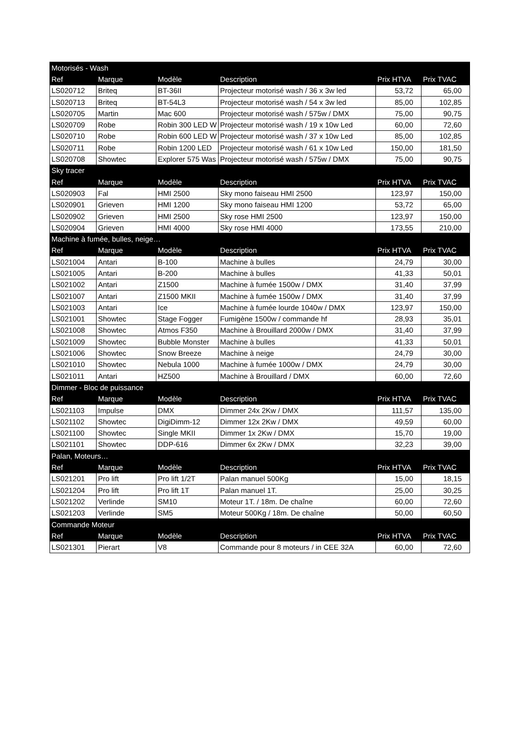| Motorisés - Wash | | | | | |
| Ref | Marque | Modèle | Description | Prix HTVA | Prix TVAC |
| LS020712 | Briteq | BT-36II | Projecteur motorisé wash / 36 x 3w led | 53,72 | 65,00 |
| LS020713 | Briteq | BT-54L3 | Projecteur motorisé wash / 54 x 3w led | 85,00 | 102,85 |
| LS020705 | Martin | Mac 600 | Projecteur motorisé wash / 575w / DMX | 75,00 | 90,75 |
| LS020709 | Robe | Robin 300 LED W | Projecteur motorisé wash / 19 x 10w Led | 60,00 | 72,60 |
| LS020710 | Robe | Robin 600 LED W | Projecteur motorisé wash / 37 x 10w Led | 85,00 | 102,85 |
| LS020711 | Robe | Robin 1200 LED | Projecteur motorisé wash / 61 x 10w Led | 150,00 | 181,50 |
| LS020708 | Showtec | Explorer 575 Was | Projecteur motorisé wash / 575w / DMX | 75,00 | 90,75 |
| Sky tracer | | | | | |
| Ref | Marque | Modèle | Description | Prix HTVA | Prix TVAC |
| LS020903 | Fal | HMI 2500 | Sky mono faiseau HMI 2500 | 123,97 | 150,00 |
| LS020901 | Grieven | HMI 1200 | Sky mono faiseau HMI 1200 | 53,72 | 65,00 |
| LS020902 | Grieven | HMI 2500 | Sky rose HMI 2500 | 123,97 | 150,00 |
| LS020904 | Grieven | HMI 4000 | Sky rose HMI 4000 | 173,55 | 210,00 |
| Machine à fumée, bulles, neige… | | | | | |
| Ref | Marque | Modèle | Description | Prix HTVA | Prix TVAC |
| LS021004 | Antari | B-100 | Machine à bulles | 24,79 | 30,00 |
| LS021005 | Antari | B-200 | Machine à bulles | 41,33 | 50,01 |
| LS021002 | Antari | Z1500 | Machine à fumée 1500w / DMX | 31,40 | 37,99 |
| LS021007 | Antari | Z1500 MKII | Machine à fumée 1500w / DMX | 31,40 | 37,99 |
| LS021003 | Antari | Ice | Machine à fumée lourde 1040w / DMX | 123,97 | 150,00 |
| LS021001 | Showtec | Stage Fogger | Fumigène 1500w / commande hf | 28,93 | 35,01 |
| LS021008 | Showtec | Atmos F350 | Machine à Brouillard 2000w / DMX | 31,40 | 37,99 |
| LS021009 | Showtec | Bubble Monster | Machine à bulles | 41,33 | 50,01 |
| LS021006 | Showtec | Snow Breeze | Machine à neige | 24,79 | 30,00 |
| LS021010 | Showtec | Nebula 1000 | Machine à fumée 1000w / DMX | 24,79 | 30,00 |
| LS021011 | Antari | HZ500 | Machine à Brouillard / DMX | 60,00 | 72,60 |
| Dimmer - Bloc de puissance | | | | | |
| Ref | Marque | Modèle | Description | Prix HTVA | Prix TVAC |
| LS021103 | Impulse | DMX | Dimmer 24x 2Kw / DMX | 111,57 | 135,00 |
| LS021102 | Showtec | DigiDimm-12 | Dimmer 12x 2Kw / DMX | 49,59 | 60,00 |
| LS021100 | Showtec | Single MKII | Dimmer 1x 2Kw / DMX | 15,70 | 19,00 |
| LS021101 | Showtec | DDP-616 | Dimmer 6x 2Kw / DMX | 32,23 | 39,00 |
| Palan, Moteurs… | | | | | |
| Ref | Marque | Modèle | Description | Prix HTVA | Prix TVAC |
| LS021201 | Pro lift | Pro lift 1/2T | Palan manuel 500Kg | 15,00 | 18,15 |
| LS021204 | Pro lift | Pro lift 1T | Palan manuel 1T. | 25,00 | 30,25 |
| LS021202 | Verlinde | SM10 | Moteur 1T. / 18m. De chaîne | 60,00 | 72,60 |
| LS021203 | Verlinde | SM5 | Moteur 500Kg / 18m. De chaîne | 50,00 | 60,50 |
| Commande Moteur | | | | | |
| Ref | Marque | Modèle | Description | Prix HTVA | Prix TVAC |
| LS021301 | Pierart | V8 | Commande pour 8 moteurs / in CEE 32A | 60,00 | 72,60 |